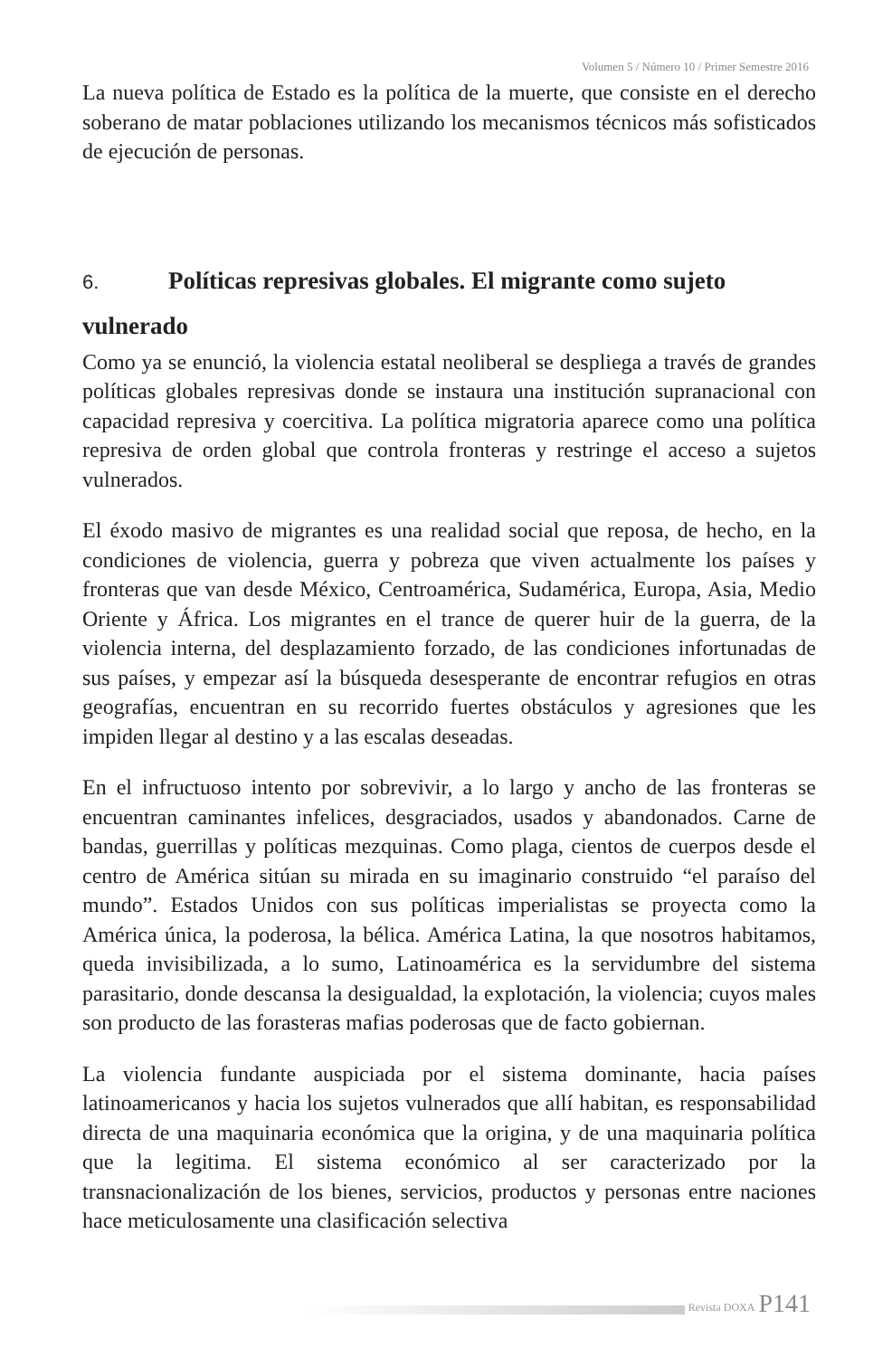Volumen 5 / Número 10 / Primer Semestre 2016
La nueva política de Estado es la política de la muerte, que consiste en el derecho soberano de matar poblaciones utilizando los mecanismos técnicos más sofisticados de ejecución de personas.
6. Políticas represivas globales. El migrante como sujeto vulnerado
Como ya se enunció, la violencia estatal neoliberal se despliega a través de grandes políticas globales represivas donde se instaura una institución supranacional con capacidad represiva y coercitiva. La política migratoria aparece como una política represiva de orden global que controla fronteras y restringe el acceso a sujetos vulnerados.
El éxodo masivo de migrantes es una realidad social que reposa, de hecho, en la condiciones de violencia, guerra y pobreza que viven actualmente los países y fronteras que van desde México, Centroamérica, Sudamérica, Europa, Asia, Medio Oriente y África. Los migrantes en el trance de querer huir de la guerra, de la violencia interna, del desplazamiento forzado, de las condiciones infortunadas de sus países, y empezar así la búsqueda desesperante de encontrar refugios en otras geografías, encuentran en su recorrido fuertes obstáculos y agresiones que les impiden llegar al destino y a las escalas deseadas.
En el infructuoso intento por sobrevivir, a lo largo y ancho de las fronteras se encuentran caminantes infelices, desgraciados, usados y abandonados. Carne de bandas, guerrillas y políticas mezquinas. Como plaga, cientos de cuerpos desde el centro de América sitúan su mirada en su imaginario construido “el paraíso del mundo”. Estados Unidos con sus políticas imperialistas se proyecta como la América única, la poderosa, la bélica. América Latina, la que nosotros habitamos, queda invisibilizada, a lo sumo, Latinoamérica es la servidumbre del sistema parasitario, donde descansa la desigualdad, la explotación, la violencia; cuyos males son producto de las forasteras mafias poderosas que de facto gobiernan.
La violencia fundante auspiciada por el sistema dominante, hacia países latinoamericanos y hacia los sujetos vulnerados que allí habitan, es responsabilidad directa de una maquinaria económica que la origina, y de una maquinaria política que la legitima. El sistema económico al ser caracterizado por la transnacionalización de los bienes, servicios, productos y personas entre naciones hace meticulosamente una clasificación selectiva
Revista DOXA P141